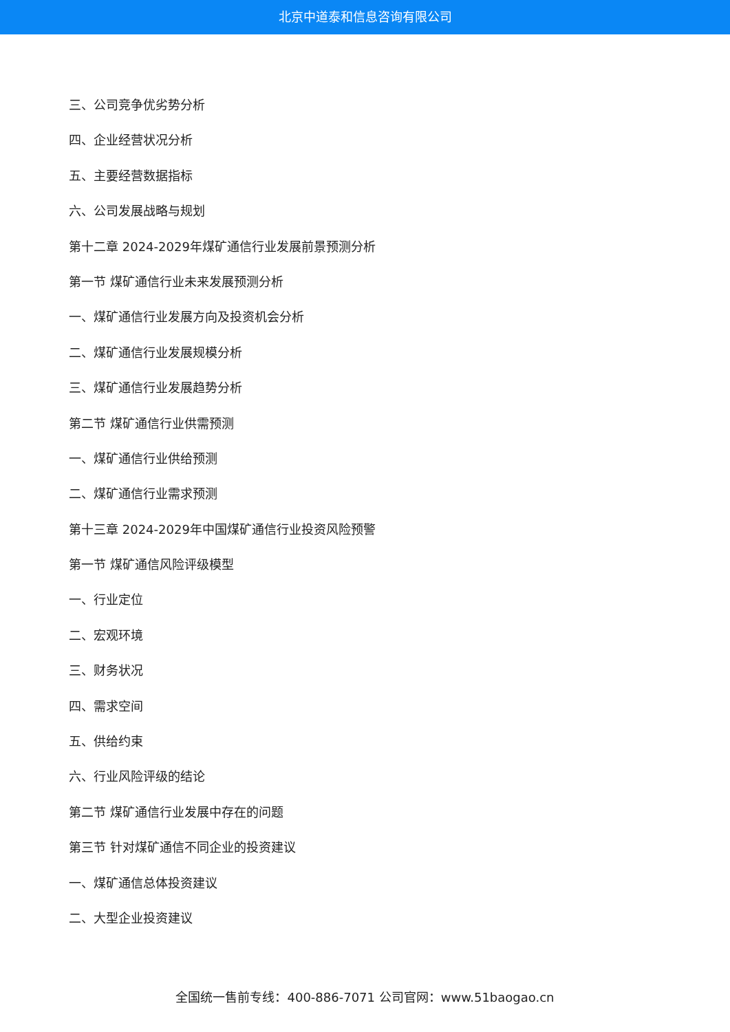北京中道泰和信息咨询有限公司
三、公司竞争优劣势分析
四、企业经营状况分析
五、主要经营数据指标
六、公司发展战略与规划
第十二章 2024-2029年煤矿通信行业发展前景预测分析
第一节 煤矿通信行业未来发展预测分析
一、煤矿通信行业发展方向及投资机会分析
二、煤矿通信行业发展规模分析
三、煤矿通信行业发展趋势分析
第二节 煤矿通信行业供需预测
一、煤矿通信行业供给预测
二、煤矿通信行业需求预测
第十三章 2024-2029年中国煤矿通信行业投资风险预警
第一节 煤矿通信风险评级模型
一、行业定位
二、宏观环境
三、财务状况
四、需求空间
五、供给约束
六、行业风险评级的结论
第二节 煤矿通信行业发展中存在的问题
第三节 针对煤矿通信不同企业的投资建议
一、煤矿通信总体投资建议
二、大型企业投资建议
全国统一售前专线：400-886-7071 公司官网：www.51baogao.cn